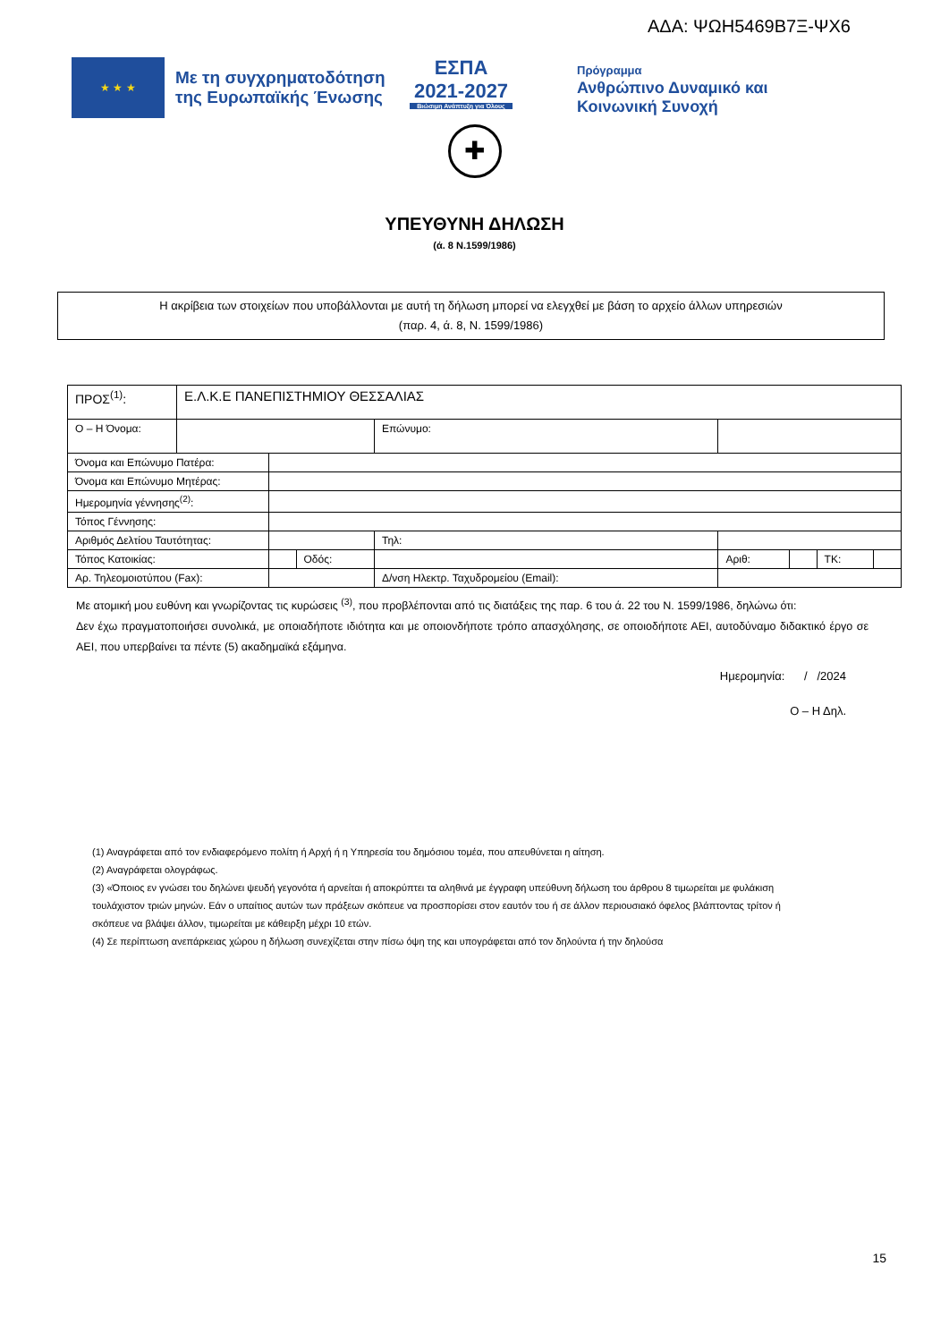ΑΔΑ: ΨΩΗ5469Β7Ξ-ΨΧ6
★ ★ ★
Με τη συγχρηματοδότηση της Ευρωπαϊκής Ένωσης
ΕΣΠΑ
2021-2027
Βιώσιμη Ανάπτυξη για Όλους
Πρόγραμμα
Ανθρώπινο Δυναμικό και
Κοινωνική Συνοχή
✚
ΥΠΕΥΘΥΝΗ ΔΗΛΩΣΗ
(ά. 8 Ν.1599/1986)
Η ακρίβεια των στοιχείων που υποβάλλονται με αυτή τη δήλωση μπορεί να ελεγχθεί με βάση το αρχείο άλλων υπηρεσιών
(παρ. 4, ά. 8, Ν. 1599/1986)
| ΠΡΟΣ<sup>(1)</sup>: | Ε.Λ.Κ.Ε ΠΑΝΕΠΙΣΤΗΜΙΟΥ ΘΕΣΣΑΛΙΑΣ | | | | | | | |
| Ο – Η Όνομα: | | | | Επώνυμο: | | | | |
| Όνομα και Επώνυμο Πατέρα: | | | | | | | | |
| Όνομα και Επώνυμο Μητέρας: | | | | | | | | |
| Ημερομηνία γέννησης<sup>(2)</sup>: | | | | | | | | |
| Τόπος Γέννησης: | | | | | | | | |
| Αριθμός Δελτίου Ταυτότητας: | | | | Τηλ: | | | | |
| Τόπος Κατοικίας: | | | Οδός: | | Αριθ: | | ΤΚ: | |
| Αρ. Τηλεομοιοτύπου (Fax): | | | | Δ/νση Ηλεκτρ. Ταχυδρομείου (Email): | | | | |
Με ατομική μου ευθύνη και γνωρίζοντας τις κυρώσεις <sup>(3)</sup>, που προβλέπονται από τις διατάξεις της παρ. 6 του ά. 22 του Ν. 1599/1986, δηλώνω ότι:
Δεν έχω πραγματοποιήσει συνολικά, με οποιαδήποτε ιδιότητα και με οποιονδήποτε τρόπο απασχόλησης, σε οποιοδήποτε ΑΕΙ, αυτοδύναμο διδακτικό έργο σε ΑΕΙ, που υπερβαίνει τα πέντε (5) ακαδημαϊκά εξάμηνα.
Ημερομηνία: / /2024
Ο – Η Δηλ.
(1) Αναγράφεται από τον ενδιαφερόμενο πολίτη ή Αρχή ή η Υπηρεσία του δημόσιου τομέα, που απευθύνεται η αίτηση.
(2) Αναγράφεται ολογράφως.
(3) «Όποιος εν γνώσει του δηλώνει ψευδή γεγονότα ή αρνείται ή αποκρύπτει τα αληθινά με έγγραφη υπεύθυνη δήλωση του άρθρου 8 τιμωρείται με φυλάκιση τουλάχιστον τριών μηνών. Εάν ο υπαίτιος αυτών των πράξεων σκόπευε να προσπορίσει στον εαυτόν του ή σε άλλον περιουσιακό όφελος βλάπτοντας τρίτον ή σκόπευε να βλάψει άλλον, τιμωρείται με κάθειρξη μέχρι 10 ετών.
(4) Σε περίπτωση ανεπάρκειας χώρου η δήλωση συνεχίζεται στην πίσω όψη της και υπογράφεται από τον δηλούντα ή την δηλούσα
15